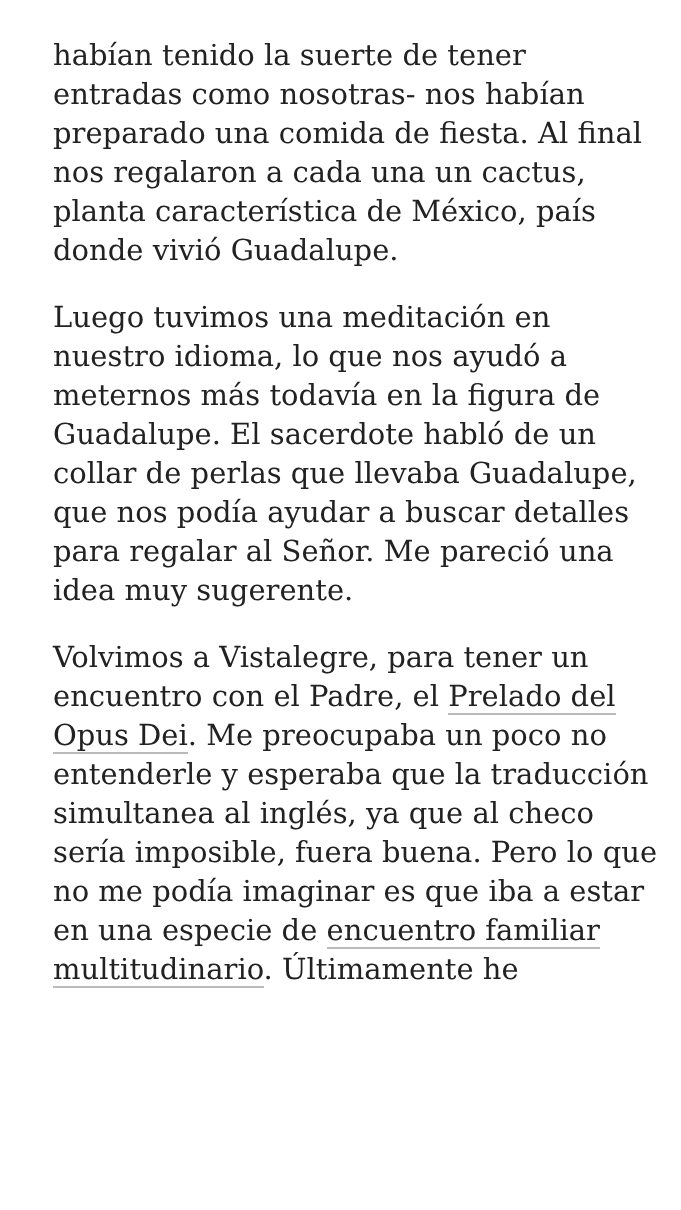habían tenido la suerte de tener entradas como nosotras- nos habían preparado una comida de fiesta. Al final nos regalaron a cada una un cactus, planta característica de México, país donde vivió Guadalupe.
Luego tuvimos una meditación en nuestro idioma, lo que nos ayudó a meternos más todavía en la figura de Guadalupe. El sacerdote habló de un collar de perlas que llevaba Guadalupe, que nos podía ayudar a buscar detalles para regalar al Señor. Me pareció una idea muy sugerente.
Volvimos a Vistalegre, para tener un encuentro con el Padre, el Prelado del Opus Dei. Me preocupaba un poco no entenderle y esperaba que la traducción simultanea al inglés, ya que al checo sería imposible, fuera buena. Pero lo que no me podía imaginar es que iba a estar en una especie de encuentro familiar multitudinario. Últimamente he